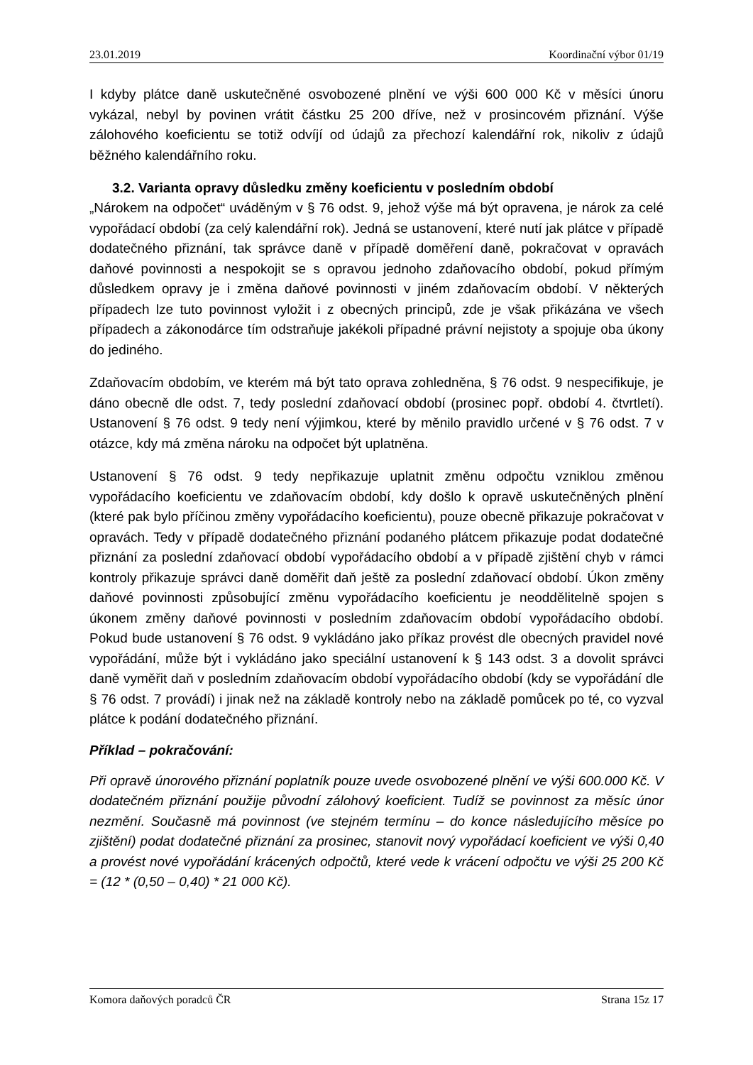23.01.2019 Koordinační výbor 01/19
I kdyby plátce daně uskutečněné osvobozené plnění ve výši 600 000 Kč v měsíci únoru vykázal, nebyl by povinen vrátit částku 25 200 dříve, než v prosincovém přiznání. Výše zálohového koeficientu se totiž odvíjí od údajů za přechozí kalendářní rok, nikoliv z údajů běžného kalendářního roku.
3.2. Varianta opravy důsledku změny koeficientu v posledním období
„Nárokem na odpočet“ uváděným v § 76 odst. 9, jehož výše má být opravena, je nárok za celé vypořádací období (za celý kalendářní rok). Jedná se ustanovení, které nutí jak plátce v případě dodatečného přiznání, tak správce daně v případě doměření daně, pokračovat v opravách daňové povinnosti a nespokojit se s opravou jednoho zdaňovacího období, pokud přímým důsledkem opravy je i změna daňové povinnosti v jiném zdaňovacím období. V některých případech lze tuto povinnost vyložit i z obecných principů, zde je však přikázána ve všech případech a zákonodárce tím odstraňuje jakékoli případné právní nejistoty a spojuje oba úkony do jediného.
Zdaňovacím obdobím, ve kterém má být tato oprava zohledněna, § 76 odst. 9 nespecifikuje, je dáno obecně dle odst. 7, tedy poslední zdaňovací období (prosinec popř. období 4. čtvrtletí). Ustanovení § 76 odst. 9 tedy není výjimkou, které by měnilo pravidlo určené v § 76 odst. 7 v otázce, kdy má změna nároku na odpočet být uplatněna.
Ustanovení § 76 odst. 9 tedy nepřikazuje uplatnit změnu odpočtu vzniklou změnou vypořádacího koeficientu ve zdaňovacím období, kdy došlo k opravě uskutečněných plnění (které pak bylo příčinou změny vypořádacího koeficientu), pouze obecně přikazuje pokračovat v opravách. Tedy v případě dodatečného přiznání podaného plátcem přikazuje podat dodatečné přiznání za poslední zdaňovací období vypořádacího období a v případě zjištění chyb v rámci kontroly přikazuje správci daně doměřit daň ještě za poslední zdaňovací období. Úkon změny daňové povinnosti způsobující změnu vypořádacího koeficientu je neoddělitelně spojen s úkonem změny daňové povinnosti v posledním zdaňovacím období vypořádacího období. Pokud bude ustanovení § 76 odst. 9 vykládáno jako příkaz provést dle obecných pravidel nové vypořádání, může být i vykládáno jako speciální ustanovení k § 143 odst. 3 a dovolit správci daně vyměřit daň v posledním zdaňovacím období vypořádacího období (kdy se vypořádání dle § 76 odst. 7 provádí) i jinak než na základě kontroly nebo na základě pomůcek po té, co vyzval plátce k podání dodatečného přiznání.
Příklad – pokračování:
Při opravě únorového přiznání poplatník pouze uvede osvobozené plnění ve výši 600.000 Kč. V dodatečném přiznání použije původní zálohový koeficient. Tudíž se povinnost za měsíc únor nezmění. Současně má povinnost (ve stejném termínu – do konce následujícího měsíce po zjištění) podat dodatečné přiznání za prosinec, stanovit nový vypořádací koeficient ve výši 0,40 a provést nové vypořádání krácených odpočtů, které vede k vrácení odpočtu ve výši 25 200 Kč = (12 * (0,50 – 0,40) * 21 000 Kč).
Komora daňových poradců ČR Strana 15z 17